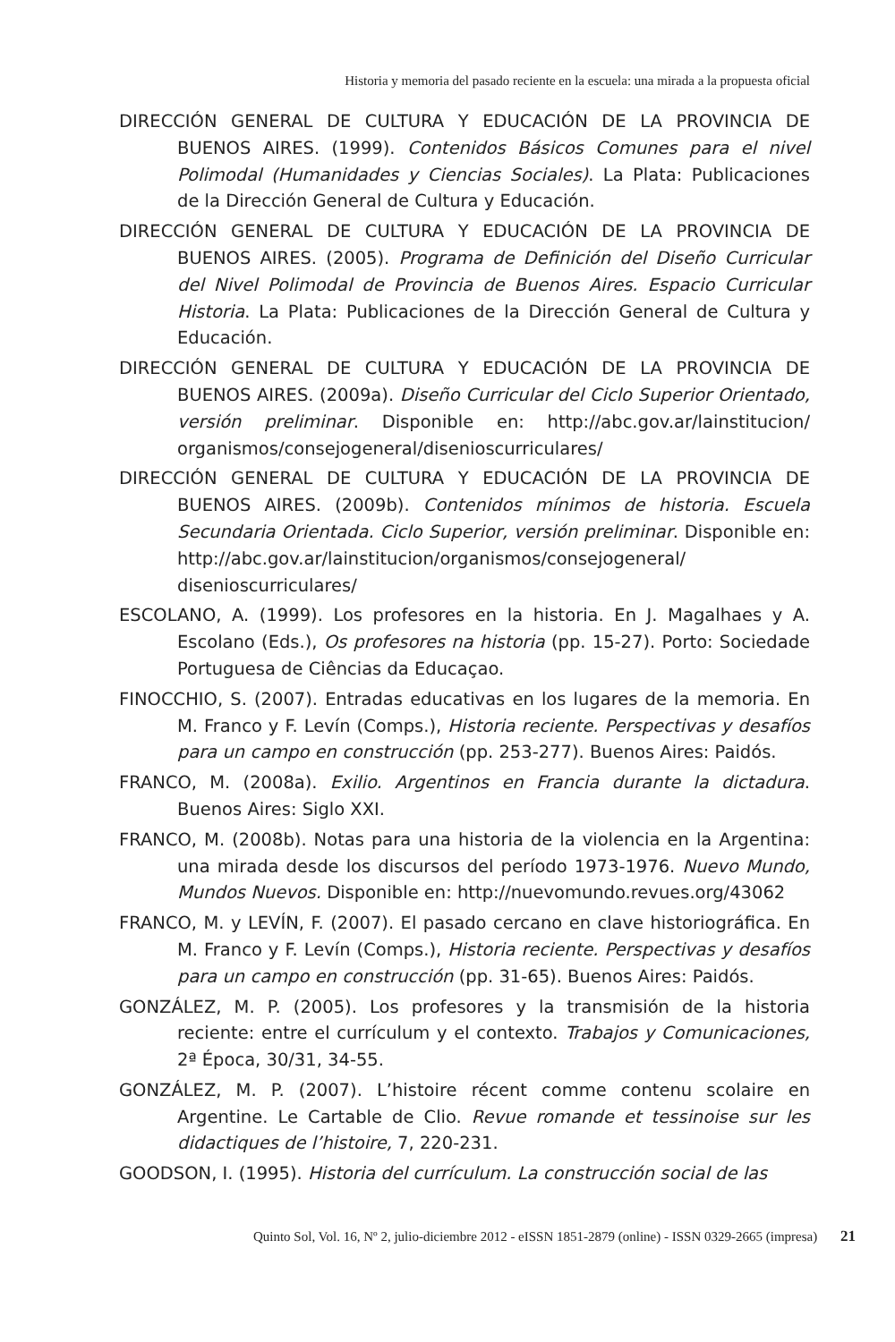Historia y memoria del pasado reciente en la escuela: una mirada a la propuesta oficial
DIRECCIÓN GENERAL DE CULTURA Y EDUCACIÓN DE LA PROVINCIA DE BUENOS AIRES. (1999). Contenidos Básicos Comunes para el nivel Polimodal (Humanidades y Ciencias Sociales). La Plata: Publicaciones de la Dirección General de Cultura y Educación.
DIRECCIÓN GENERAL DE CULTURA Y EDUCACIÓN DE LA PROVINCIA DE BUENOS AIRES. (2005). Programa de Definición del Diseño Curricular del Nivel Polimodal de Provincia de Buenos Aires. Espacio Curricular Historia. La Plata: Publicaciones de la Dirección General de Cultura y Educación.
DIRECCIÓN GENERAL DE CULTURA Y EDUCACIÓN DE LA PROVINCIA DE BUENOS AIRES. (2009a). Diseño Curricular del Ciclo Superior Orientado, versión preliminar. Disponible en: http://abc.gov.ar/lainstitucion/ organismos/consejogeneral/disenioscurriculares/
DIRECCIÓN GENERAL DE CULTURA Y EDUCACIÓN DE LA PROVINCIA DE BUENOS AIRES. (2009b). Contenidos mínimos de historia. Escuela Secundaria Orientada. Ciclo Superior, versión preliminar. Disponible en: http://abc.gov.ar/lainstitucion/organismos/consejogeneral/ disenioscurriculares/
ESCOLANO, A. (1999). Los profesores en la historia. En J. Magalhaes y A. Escolano (Eds.), Os profesores na historia (pp. 15-27). Porto: Sociedade Portuguesa de Ciências da Educaçao.
FINOCCHIO, S. (2007). Entradas educativas en los lugares de la memoria. En M. Franco y F. Levín (Comps.), Historia reciente. Perspectivas y desafíos para un campo en construcción (pp. 253-277). Buenos Aires: Paidós.
FRANCO, M. (2008a). Exilio. Argentinos en Francia durante la dictadura. Buenos Aires: Siglo XXI.
FRANCO, M. (2008b). Notas para una historia de la violencia en la Argentina: una mirada desde los discursos del período 1973-1976. Nuevo Mundo, Mundos Nuevos. Disponible en: http://nuevomundo.revues.org/43062
FRANCO, M. y LEVÍN, F. (2007). El pasado cercano en clave historiográfica. En M. Franco y F. Levín (Comps.), Historia reciente. Perspectivas y desafíos para un campo en construcción (pp. 31-65). Buenos Aires: Paidós.
GONZÁLEZ, M. P. (2005). Los profesores y la transmisión de la historia reciente: entre el currículum y el contexto. Trabajos y Comunicaciones, 2ª Época, 30/31, 34-55.
GONZÁLEZ, M. P. (2007). L’histoire récent comme contenu scolaire en Argentine. Le Cartable de Clio. Revue romande et tessinoise sur les didactiques de l’histoire, 7, 220-231.
GOODSON, I. (1995). Historia del currículum. La construcción social de las
Quinto Sol, Vol. 16, Nº 2, julio-diciembre 2012 - eISSN 1851-2879 (online) - ISSN 0329-2665 (impresa) 21